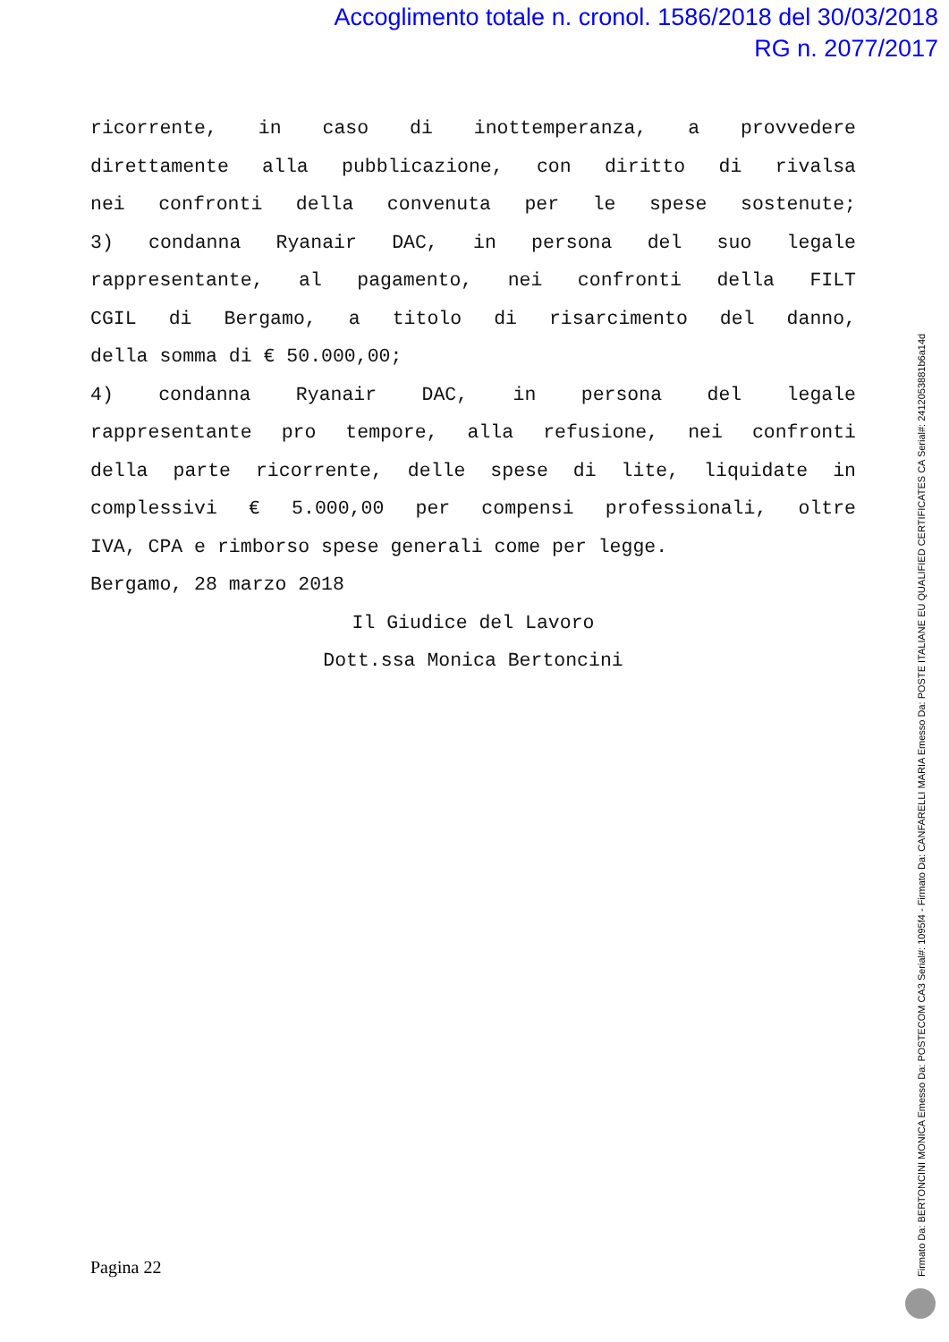Accoglimento totale n. cronol. 1586/2018 del 30/03/2018
RG n. 2077/2017
ricorrente, in caso di inottemperanza, a provvedere
direttamente alla pubblicazione, con diritto di rivalsa
nei confronti della convenuta per le spese sostenute;
3) condanna Ryanair DAC, in persona del suo legale
rappresentante, al pagamento, nei confronti della FILT
CGIL di Bergamo, a titolo di risarcimento del danno,
della somma di € 50.000,00;
4) condanna Ryanair DAC, in persona del legale
rappresentante pro tempore, alla refusione, nei confronti
della parte ricorrente, delle spese di lite, liquidate in
complessivi € 5.000,00 per compensi professionali, oltre
IVA, CPA e rimborso spese generali come per legge.
Bergamo, 28 marzo 2018
Il Giudice del Lavoro
Dott.ssa Monica Bertoncini
Pagina 22
Firmato Da: BERTONCINI MONICA Emesso Da: POSTECOM CA3 Serial#: 1095f4 - Firmato Da: CANFARELLI MARIA Emesso Da: POSTE ITALIANE EU QUALIFIED CERTIFICATES CA Serial#: 2412053881b6a14d